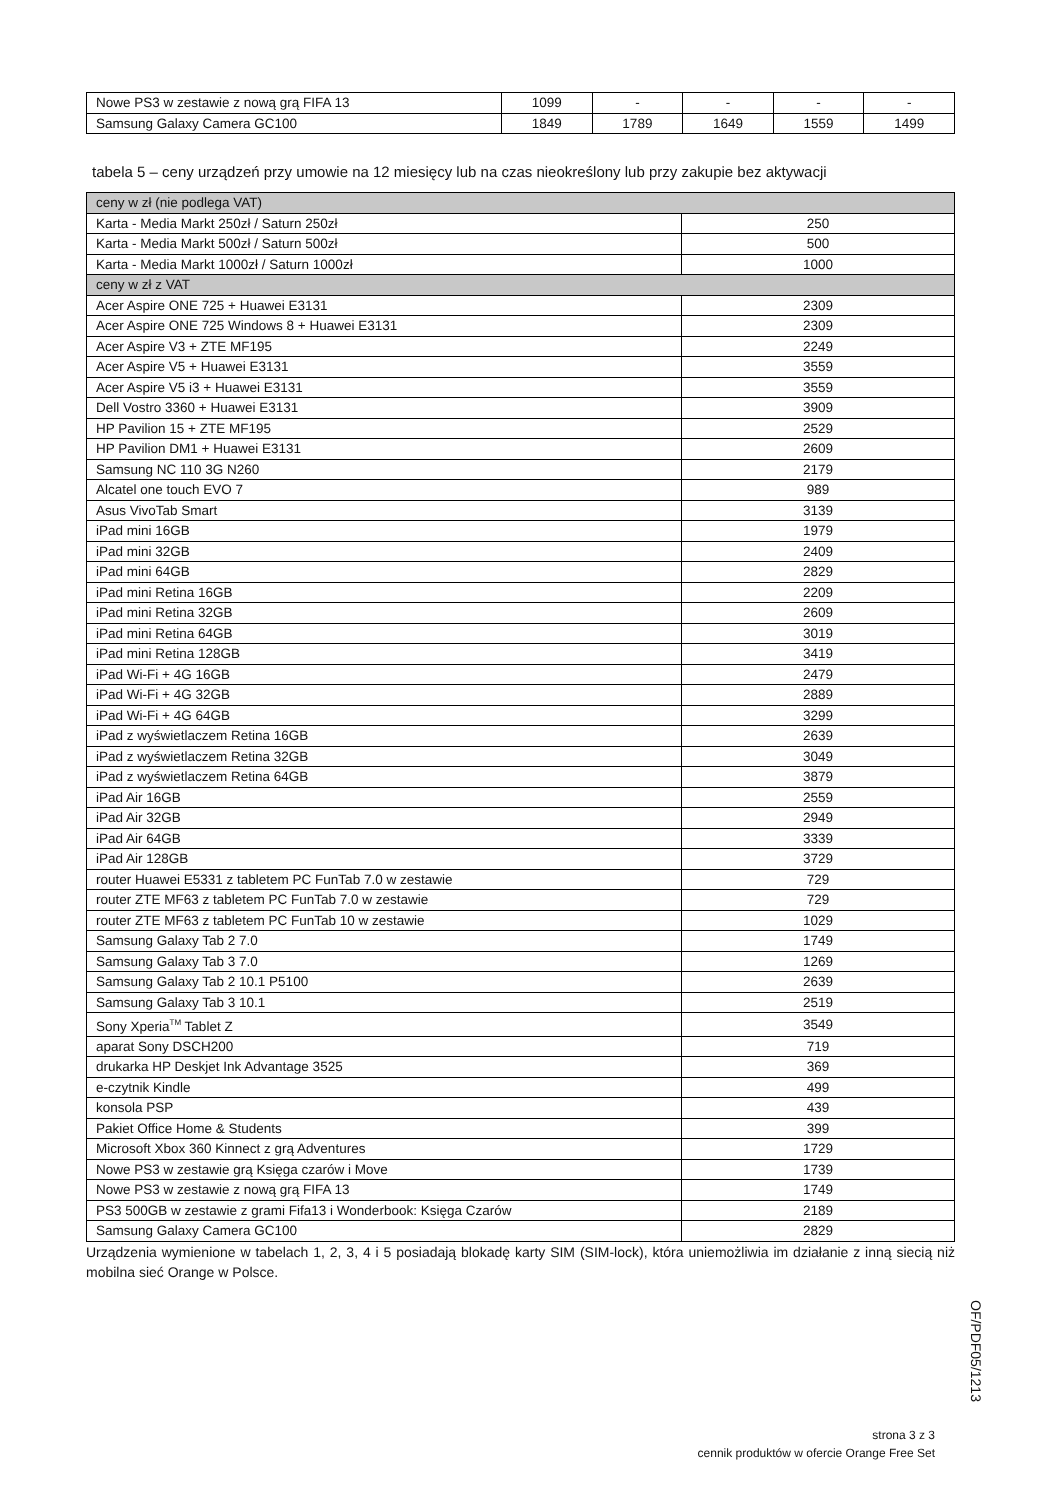| Nowe PS3 w zestawie z nową grą FIFA 13 | 1099 | - | - | - | - |
| Samsung Galaxy Camera GC100 | 1849 | 1789 | 1649 | 1559 | 1499 |
tabela 5 – ceny urządzeń przy umowie na 12 miesięcy lub na czas nieokreślony lub przy zakupie bez aktywacji
| ceny w zł (nie podlega VAT) | |
| Karta - Media Markt 250zł / Saturn 250zł | 250 |
| Karta - Media Markt 500zł / Saturn 500zł | 500 |
| Karta - Media Markt 1000zł / Saturn 1000zł | 1000 |
| ceny w zł z VAT | |
| Acer Aspire ONE 725 + Huawei E3131 | 2309 |
| Acer Aspire ONE 725 Windows 8 + Huawei E3131 | 2309 |
| Acer Aspire V3 + ZTE MF195 | 2249 |
| Acer Aspire V5 + Huawei E3131 | 3559 |
| Acer Aspire V5 i3 + Huawei E3131 | 3559 |
| Dell Vostro 3360 + Huawei E3131 | 3909 |
| HP Pavilion 15 + ZTE MF195 | 2529 |
| HP Pavilion DM1 + Huawei E3131 | 2609 |
| Samsung NC 110 3G N260 | 2179 |
| Alcatel one touch EVO 7 | 989 |
| Asus VivoTab Smart | 3139 |
| iPad mini 16GB | 1979 |
| iPad mini 32GB | 2409 |
| iPad mini 64GB | 2829 |
| iPad mini Retina 16GB | 2209 |
| iPad mini Retina 32GB | 2609 |
| iPad mini Retina 64GB | 3019 |
| iPad mini Retina 128GB | 3419 |
| iPad Wi-Fi + 4G 16GB | 2479 |
| iPad Wi-Fi + 4G 32GB | 2889 |
| iPad Wi-Fi + 4G 64GB | 3299 |
| iPad z wyświetlaczem Retina 16GB | 2639 |
| iPad z wyświetlaczem Retina 32GB | 3049 |
| iPad z wyświetlaczem Retina 64GB | 3879 |
| iPad Air 16GB | 2559 |
| iPad Air 32GB | 2949 |
| iPad Air 64GB | 3339 |
| iPad Air 128GB | 3729 |
| router Huawei E5331 z tabletem PC FunTab 7.0 w zestawie | 729 |
| router ZTE MF63 z tabletem PC FunTab 7.0 w zestawie | 729 |
| router ZTE MF63 z tabletem PC FunTab 10 w zestawie | 1029 |
| Samsung Galaxy Tab 2 7.0 | 1749 |
| Samsung Galaxy Tab 3 7.0 | 1269 |
| Samsung Galaxy Tab 2 10.1 P5100 | 2639 |
| Samsung Galaxy Tab 3 10.1 | 2519 |
| Sony Xperia<sup>TM</sup> Tablet Z | 3549 |
| aparat Sony DSCH200 | 719 |
| drukarka HP Deskjet Ink Advantage 3525 | 369 |
| e-czytnik Kindle | 499 |
| konsola PSP | 439 |
| Pakiet Office Home & Students | 399 |
| Microsoft Xbox 360 Kinnect z grą Adventures | 1729 |
| Nowe PS3 w zestawie grą Księga czarów i Move | 1739 |
| Nowe PS3 w zestawie z nową grą FIFA 13 | 1749 |
| PS3 500GB w zestawie z grami Fifa13 i Wonderbook: Księga Czarów | 2189 |
| Samsung Galaxy Camera GC100 | 2829 |
Urządzenia wymienione w tabelach 1, 2, 3, 4 i 5 posiadają blokadę karty SIM (SIM-lock), która uniemożliwia im działanie z inną siecią niż mobilna sieć Orange w Polsce.
OF/PDF05/1213
strona 3 z 3
cennik produktów w ofercie Orange Free Set